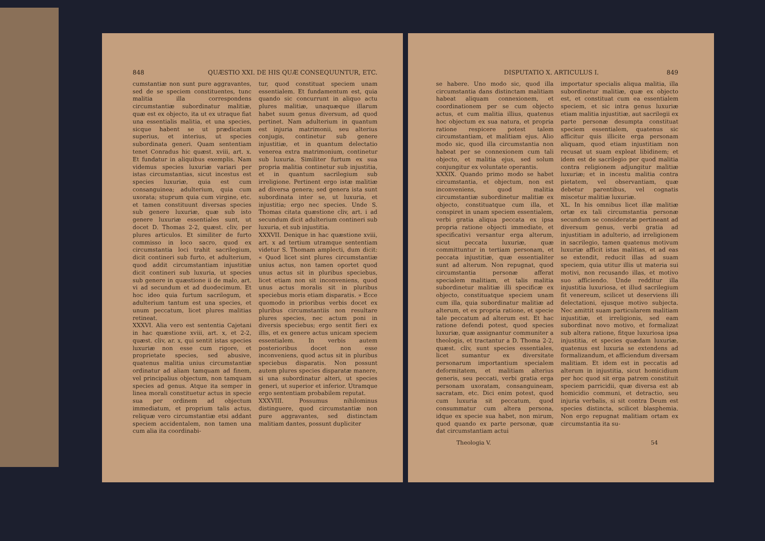848 QUÆSTIO XXI. DE HIS QUÆ CONSEQUUNTUR, ETC.
cumstantiæ non sunt pure aggravantes, sed de se speciem constituentes, tunc malitia illa correspondens circumstantiæ subordinatur malitiæ, quæ est ex objecto, ita ut ex utraque fiat una essentialis malitia, et una species, sicque habent se ut prædicatum superius, et interius, ut species subordinata generi. Quam sententiam tenet Conradus hic quæst. xviii, art. x. Et fundatur in aliquibus exemplis. Nam videmus species luxuriæ variari per istas circumstantias, sicut incestus est species luxuriæ, quia est cum consanguinea; adulterium, quia cum uxorata; stuprum quia cum virgine, etc. et tamen constituunt diversas species sub genere luxuriæ, quæ sub isto genere luxuriæ essentiales sunt, ut docet D. Thomas 2-2, quæst. cliv, per plures articulos. Et similiter de furto commisso in loco sacro, quod ex circumstantia loci trahit sacrilegium, dicit contineri sub furto, et adulterium, quod addit circumstantiam injustitiæ dicit contineri sub luxuria, ut species sub genere in quæstione ii de malo, art. vi ad secundum et ad duodecimum. Et hoc ideo quia furtum sacrilegum, et adulterium tantum est una species, et unum peccatum, licet plures malitias retineat.
XXXVI. Alia vero est sententia Cajetani in hac quæstione xviii, art. x, et 2-2, quæst. cliv, ar. x, qui sentit istas species luxuriæ non esse cum rigore, et proprietate species, sed abusive, quatenus malitia unius circumstantiæ ordinatur ad aliam tamquam ad finem, vel principalius objectum, non tamquam species ad genus. Atque ita semper in linea morali constituetur actus in specie sua per ordinem ad objectum immediatum, et proprium talis actus, reliquæ vero circumstantiæ etsi addant speciem accidentalem, non tamen una cum alia ita coordinabi-
tur, quod constituat speciem unam essentialem. Et fundamentum est, quia quando sic concurrunt in aliquo actu plures malitiæ, unaquæque illarum habet suum genus diversum, ad quod pertinet. Nam adulterium in quantum est injuria matrimonii, seu alterius conjugis, continetur sub genere injustitiæ, et in quantum delectatio venerea extra matrimonium, continetur sub luxuria. Similiter furtum ex sua propria malitia continetur sub injustitia, et in quantum sacrilegium sub irreligione. Pertinent ergo istæ malitiæ ad diversa genera; sed genera ista sunt subordinata inter se, ut luxuria, et injustitia; ergo nec species. Unde S. Thomas citata quæstione cliv, art. i ad secundum dicit adulterium contineri sub luxuria, et sub injustitia.
XXXVII. Denique in hac quæstione xviii, art. x ad tertium utramque sententiam videtur S. Thomam amplecti, dum dicit: « Quod licet sint plures circumstantiæ unius actus, non tamen oportet quod unus actus sit in pluribus speciebus, licet etiam non sit inconveniens, quod unus actus moralis sit in pluribus speciebus moris etiam disparatis. » Ecce quomodo in prioribus verbis docet ex pluribus circumstantiis non resultare plures species, nec actum poni in diversis speciebus; ergo sentit fieri ex illis, et ex genere actus unicam speciem essentialem. In verbis autem posterioribus docet non esse inconveniens, quod actus sit in pluribus speciebus disparatis. Non possunt autem plures species disparatæ manere, si una subordinatur alteri, ut species generi, ut superior et inferior. Utramque ergo sententiam probabilem reputat.
XXXVIII. Possumus nihilominus distinguere, quod circumstantiæ non pure aggravantes, sed distinctam malitiam dantes, possunt dupliciter
DISPUTATIO X. ARTICULUS I. 849
se habere. Uno modo sic, quod illa circumstantia dans distinctam malitiam habeat aliquam connexionem, et coordinationem per se cum objecto actus, et cum malitia illius, quatenus hoc objectum ex sua natura, et propria ratione respicere potest talem circumstantiam, et malitiam ejus. Alio modo sic, quod illa circumstantia non habeat per se connexionem cum tali objecto, et malitia ejus, sed solum conjungitur ex voluntate operantis.
XXXIX. Quando primo modo se habet circumstantia, et objectum, non est inconveniens, quod malitia circumstantiæ subordinetur malitiæ ex objecto, constituatque cum illa, et conspiret in unam speciem essentialem, verbi gratia aliqua peccata ex ipsa propria ratione objecti immediate, et specificativi versantur erga alterum, sicut peccata luxuriæ, quæ committuntur in tertiam personam, et peccata injustitiæ, quæ essentialiter sunt ad alterum. Non repugnat, quod circumstantia personæ afferat specialem malitiam, et talis malitia subordinetur malitiæ illi specificæ ex objecto, constituatque speciem unam cum illa, quia subordinatur malitiæ ad alterum, et ex propria ratione, et specie tale peccatum ad alterum est. Et hac ratione defendi potest, quod species luxuriæ, quæ assignantur communiter a theologis, et tractantur a D. Thoma 2-2, quæst. cliv, sunt species essentiales, licet sumantur ex diversitate personarum importantium specialem deformitatem, et malitiam alterius generis, seu peccati, verbi gratia erga personam uxoratam, consanguineam, sacratam, etc. Dici enim potest, quod cum luxuria sit peccatum, quod consummatur cum altera persona, idque ex specie sua habet, non mirum, quod quando ex parte personæ, quæ dat circumstantiam actui
importatur specialis aliqua malitia, illa subordinetur malitiæ, quæ ex objecto est, et constituat cum ea essentialem speciem, et sic intra genus luxuriæ etiam malitia injustitiæ, aut sacrilegii ex parte personæ desumpta constituat speciem essentialem, quatenus sic afficitur quis illicite erga personam aliquam, quod etiam injustitiam non recusat ut suam expleat libidinem; et idem est de sacrilegio per quod malitia contra religionem adjungitur malitiæ luxuriæ; et in incestu malitia contra pietatem, vel observantiam, quæ debetur parentibus, vel cognatis miscetur malitiæ luxuriæ.
XL. In his omnibus licet illæ malitiæ ortæ ex tali circumstantia personæ secundum se consideratæ pertineant ad diversum genus, verbi gratia ad injustitiam in adulterio, ad irreligionem in sacrilegio, tamen quatenus motivum luxuriæ afficit istas malitias, et ad eas se extendit, reducit illas ad suam speciem, quia utitur illis ut materia sui motivi, non recusando illas, et motivo suo afficiendo. Unde redditur illa injustitia luxuriosa, et illud sacrilegium fit venereum, scilicet ut deserviens illi delectationi, ejusque motivo subjecta. Nec amittit suam particularem malitiam injustitiæ, et irreligionis, sed eam subordinat novo motivo, et formalizat sub altera ratione, fitque luxuriosa ipsa injustitia, et species quædam luxuriæ, quatenus est luxuria se extendens ad formalizandum, et afficiendum diversam malitiam. Et idem est in peccatis ad alterum in injustitia, sicut homicidium per hoc quod sit erga patrem constituit speciem parricidii, quæ diversa est ab homicidio communi, et detractio, seu injuria verbalis, si sit contra Deum est species distincta, scilicet blasphemia. Non ergo repugnat malitiam ortam ex circumstantia ita su-
Theologia V. 54